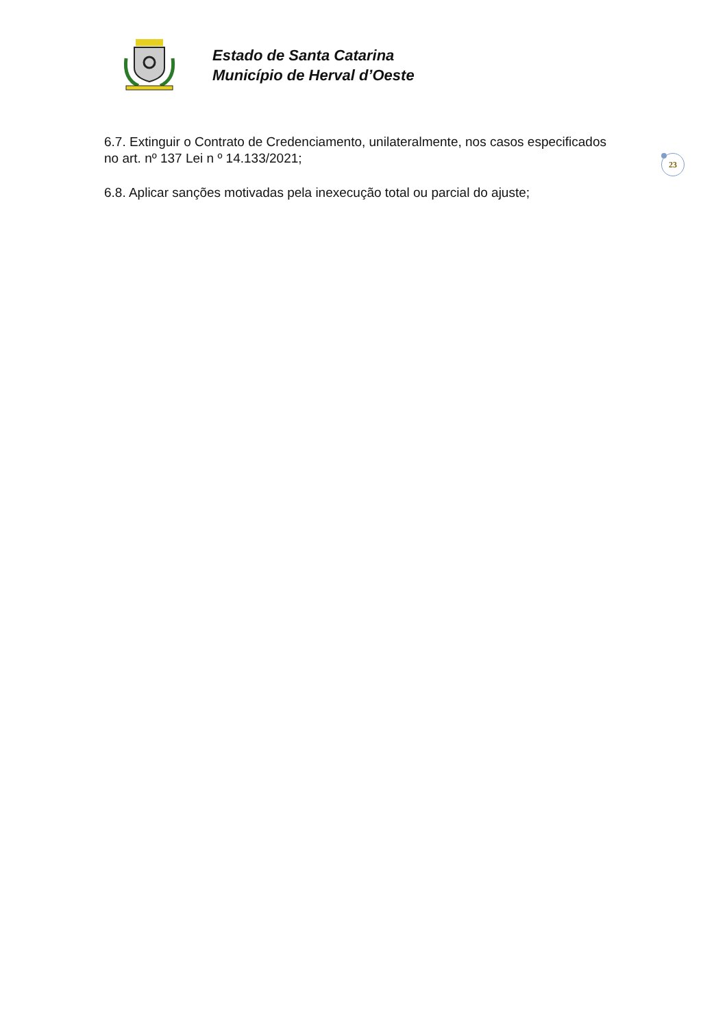Estado de Santa Catarina
Município de Herval d’Oeste
23
6.7. Extinguir o Contrato de Credenciamento, unilateralmente, nos casos especificados no art. nº 137 Lei n º 14.133/2021;
6.8. Aplicar sanções motivadas pela inexecução total ou parcial do ajuste;